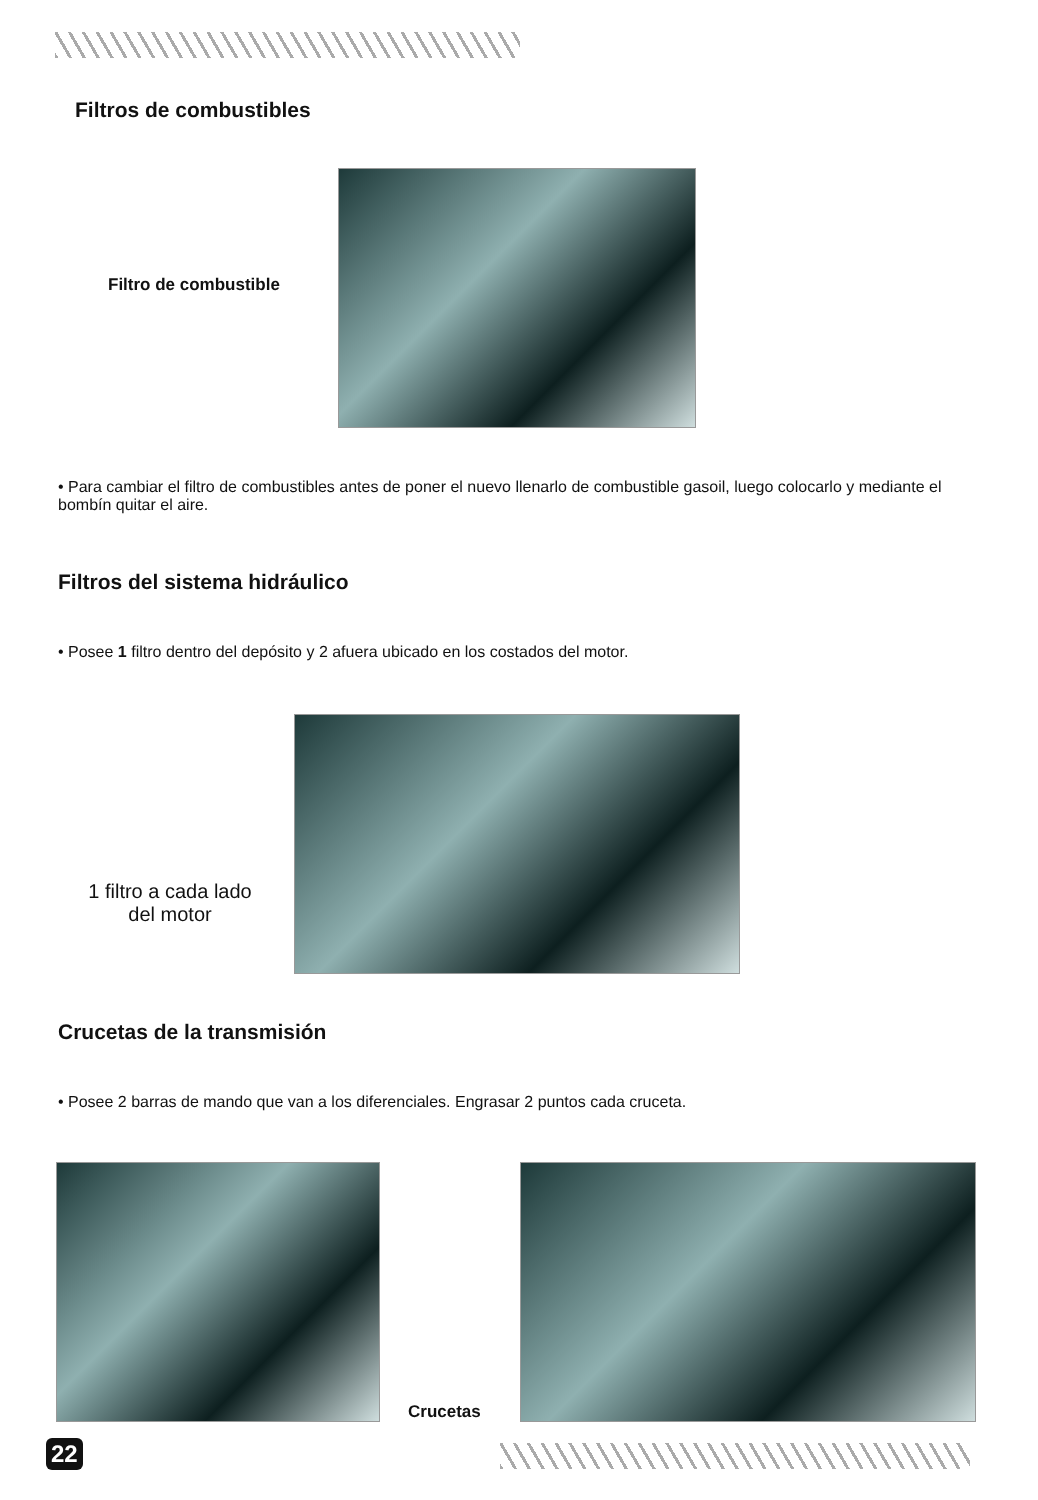Filtros de combustibles
Filtro de combustible
• Para cambiar el filtro de combustibles antes de poner el nuevo llenarlo de combustible gasoil, luego colocarlo y mediante el bombín quitar el aire.
Filtros del sistema hidráulico
• Posee 1 filtro dentro del depósito y 2 afuera ubicado en los costados del motor.
1 filtro a cada lado
del motor
Crucetas de la transmisión
• Posee 2 barras de mando que van a los diferenciales. Engrasar 2 puntos cada cruceta.
Crucetas
22